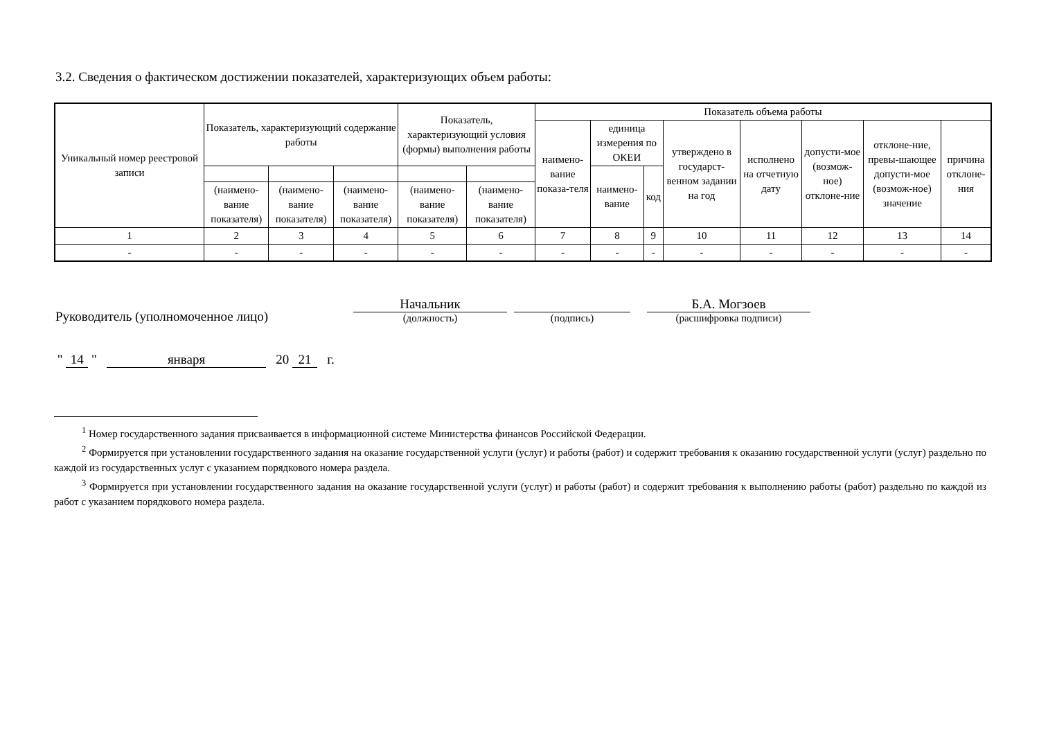3.2. Сведения о фактическом достижении показателей, характеризующих объем работы:
| Уникальный номер реестровой записи | Показатель, характеризующий содержание работы | | | Показатель, характеризующий условия (формы) выполнения работы | | Показатель объема работы | | | | | | | |
| --- | --- | --- | --- | --- | --- | --- | --- | --- | --- | --- | --- | --- | --- |
| | | | | | | наимено-вание показа-теля | единица измерения по ОКЕИ | | утверждено в государст-венном задании на год | исполнено на отчетную дату | допусти-мое (возмож-ное) отклоне-ние | отклоне-ние, превы-шающее допусти-мое (возмож-ное) значение | причина отклоне-ния |
| | | | | | | | наимено-вание | код | | | | | |
| | (наимено-вание показателя) | (наимено-вание показателя) | (наимено-вание показателя) | (наимено-вание показателя) | (наимено-вание показателя) | | | | | | | | |
| 1 | 2 | 3 | 4 | 5 | 6 | 7 | 8 | 9 | 10 | 11 | 12 | 13 | 14 |
| - | - | - | - | - | - | - | - | - | - | - | - | - | - |
Руководитель (уполномоченное лицо)
Начальник
(должность)
(подпись)
Б.А. Могзоев
(расшифровка подписи)
" 14 " января 20 21 г.
<sup>1</sup> Номер государственного задания присваивается в информационной системе Министерства финансов Российской Федерации.
<sup>2</sup> Формируется при установлении государственного задания на оказание государственной услуги (услуг) и работы (работ) и содержит требования к оказанию государственной услуги (услуг) раздельно по каждой из государственных услуг с указанием порядкового номера раздела.
<sup>3</sup> Формируется при установлении государственного задания на оказание государственной услуги (услуг) и работы (работ) и содержит требования к выполнению работы (работ) раздельно по каждой из работ с указанием порядкового номера раздела.